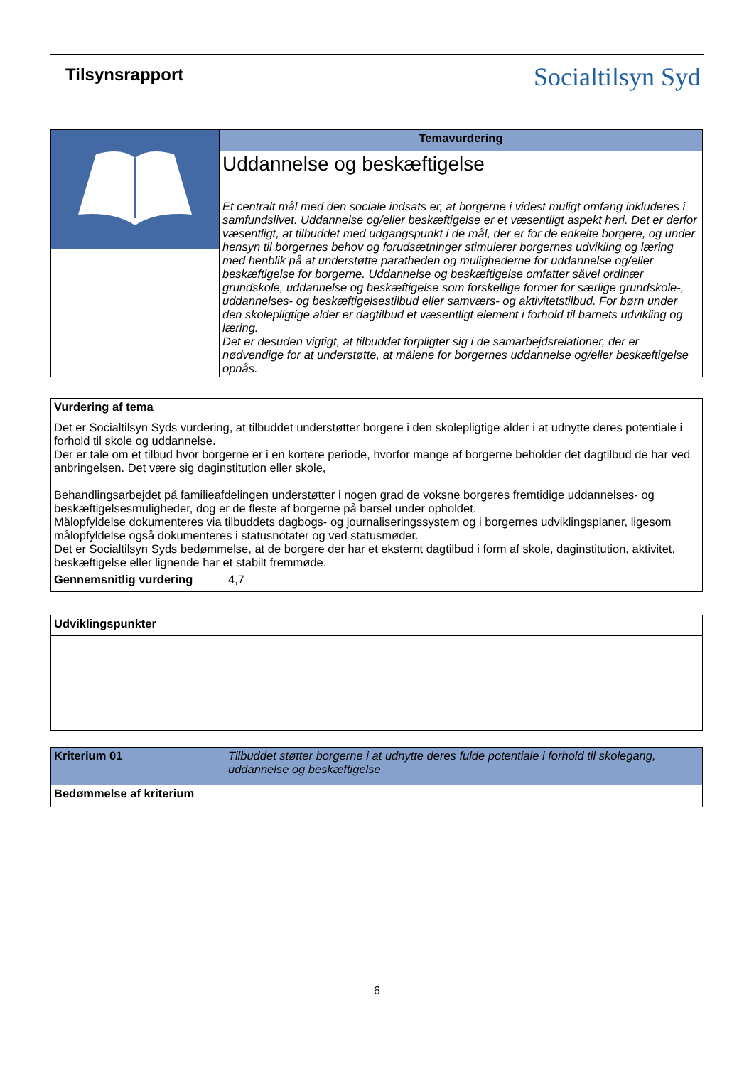Tilsynsrapport
Socialtilsyn Syd
| | Temavurdering |
| | Uddannelse og beskæftigelse Et centralt mål med den sociale indsats er, at borgerne i videst muligt omfang inkluderes i samfundslivet. Uddannelse og/eller beskæftigelse er et væsentligt aspekt heri. Det er derfor væsentligt, at tilbuddet med udgangspunkt i de mål, der er for de enkelte borgere, og under hensyn til borgernes behov og forudsætninger stimulerer borgernes udvikling og læring med henblik på at understøtte paratheden og mulighederne for uddannelse og/eller beskæftigelse for borgerne. Uddannelse og beskæftigelse omfatter såvel ordinær grundskole, uddannelse og beskæftigelse som forskellige former for særlige grundskole-, uddannelses- og beskæftigelsestilbud eller samværs- og aktivitetstilbud. For børn under den skolepligtige alder er dagtilbud et væsentligt element i forhold til barnets udvikling og læring. Det er desuden vigtigt, at tilbuddet forpligter sig i de samarbejdsrelationer, der er nødvendige for at understøtte, at målene for borgernes uddannelse og/eller beskæftigelse opnås. |
| Vurdering af tema | |
| Det er Socialtilsyn Syds vurdering, at tilbuddet understøtter borgere i den skolepligtige alder i at udnytte deres potentiale i forhold til skole og uddannelse. Der er tale om et tilbud hvor borgerne er i en kortere periode, hvorfor mange af borgerne beholder det dagtilbud de har ved anbringelsen. Det være sig daginstitution eller skole, Behandlingsarbejdet på familieafdelingen understøtter i nogen grad de voksne borgeres fremtidige uddannelses- og beskæftigelsesmuligheder, dog er de fleste af borgerne på barsel under opholdet. Målopfyldelse dokumenteres via tilbuddets dagbogs- og journaliseringssystem og i borgernes udviklingsplaner, ligesom målopfyldelse også dokumenteres i statusnotater og ved statusmøder. Det er Socialtilsyn Syds bedømmelse, at de borgere der har et eksternt dagtilbud i form af skole, daginstitution, aktivitet, beskæftigelse eller lignende har et stabilt fremmøde. | |
| Gennemsnitlig vurdering | 4,7 |
| Udviklingspunkter |
| Kriterium 01 | Tilbuddet støtter borgerne i at udnytte deres fulde potentiale i forhold til skolegang, uddannelse og beskæftigelse |
| Bedømmelse af kriterium | |
6